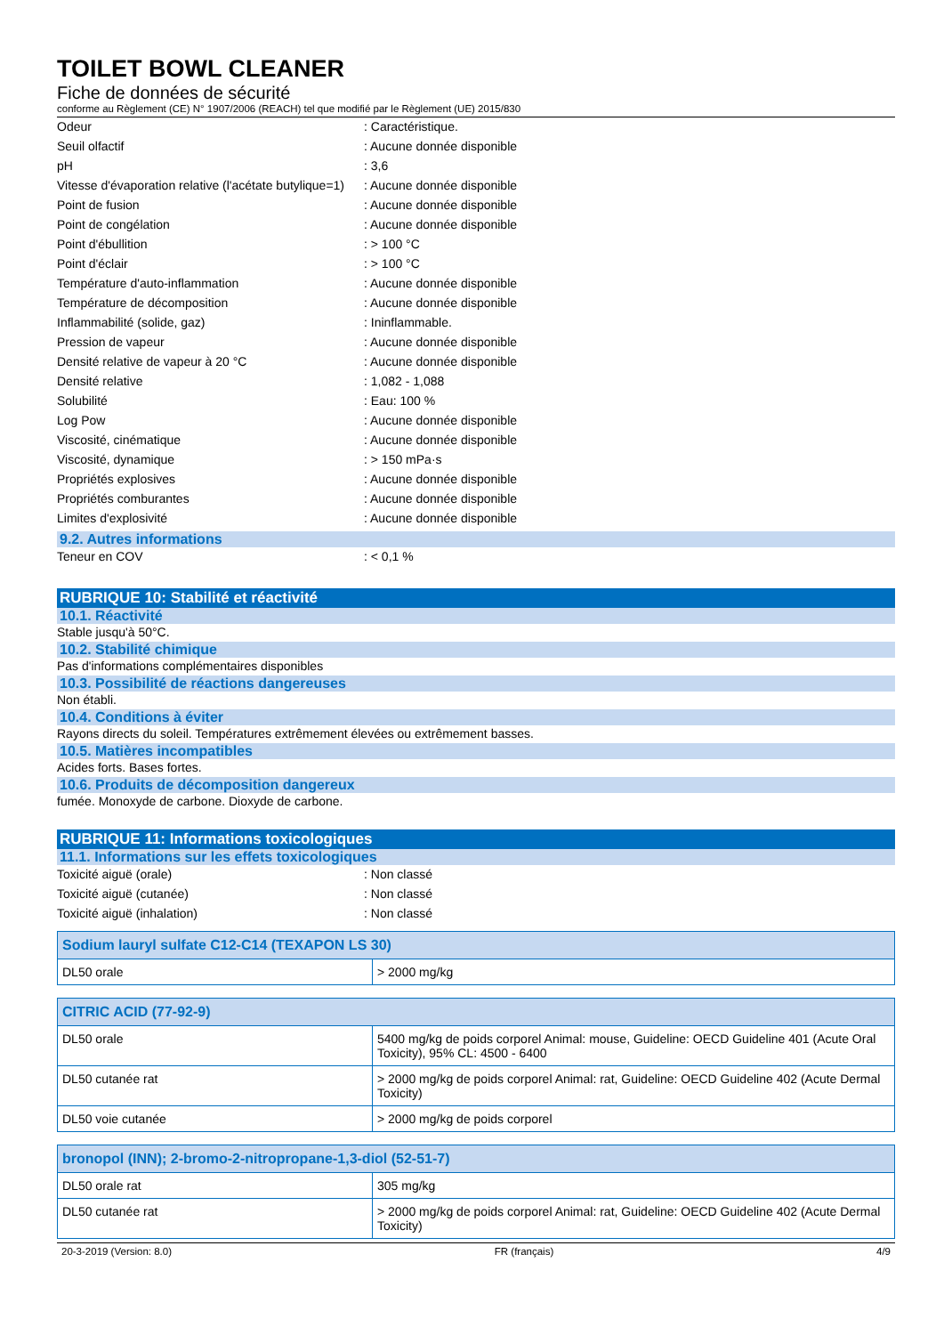TOILET BOWL CLEANER
Fiche de données de sécurité
conforme au Règlement (CE) N° 1907/2006 (REACH) tel que modifié par le Règlement (UE) 2015/830
| Odeur | : Caractéristique. |
| Seuil olfactif | : Aucune donnée disponible |
| pH | : 3,6 |
| Vitesse d'évaporation relative (l'acétate butylique=1) | : Aucune donnée disponible |
| Point de fusion | : Aucune donnée disponible |
| Point de congélation | : Aucune donnée disponible |
| Point d'ébullition | : > 100 °C |
| Point d'éclair | : > 100 °C |
| Température d'auto-inflammation | : Aucune donnée disponible |
| Température de décomposition | : Aucune donnée disponible |
| Inflammabilité (solide, gaz) | : Ininflammable. |
| Pression de vapeur | : Aucune donnée disponible |
| Densité relative de vapeur à 20 °C | : Aucune donnée disponible |
| Densité relative | : 1,082 - 1,088 |
| Solubilité | : Eau: 100 % |
| Log Pow | : Aucune donnée disponible |
| Viscosité, cinématique | : Aucune donnée disponible |
| Viscosité, dynamique | : > 150 mPa·s |
| Propriétés explosives | : Aucune donnée disponible |
| Propriétés comburantes | : Aucune donnée disponible |
| Limites d'explosivité | : Aucune donnée disponible |
9.2. Autres informations
| Teneur en COV | : < 0,1 % |
RUBRIQUE 10: Stabilité et réactivité
10.1. Réactivité
Stable jusqu'à 50°C.
10.2. Stabilité chimique
Pas d'informations complémentaires disponibles
10.3. Possibilité de réactions dangereuses
Non établi.
10.4. Conditions à éviter
Rayons directs du soleil. Températures extrêmement élevées ou extrêmement basses.
10.5. Matières incompatibles
Acides forts. Bases fortes.
10.6. Produits de décomposition dangereux
fumée. Monoxyde de carbone. Dioxyde de carbone.
RUBRIQUE 11: Informations toxicologiques
11.1. Informations sur les effets toxicologiques
| Toxicité aiguë (orale) | : Non classé |
| Toxicité aiguë (cutanée) | : Non classé |
| Toxicité aiguë (inhalation) | : Non classé |
| Sodium lauryl sulfate C12-C14 (TEXAPON LS 30) | |
| --- | --- |
| DL50 orale | > 2000 mg/kg |
| CITRIC ACID (77-92-9) | |
| --- | --- |
| DL50 orale | 5400 mg/kg de poids corporel Animal: mouse, Guideline: OECD Guideline 401 (Acute Oral Toxicity), 95% CL: 4500 - 6400 |
| DL50 cutanée rat | > 2000 mg/kg de poids corporel Animal: rat, Guideline: OECD Guideline 402 (Acute Dermal Toxicity) |
| DL50 voie cutanée | > 2000 mg/kg de poids corporel |
| bronopol (INN); 2-bromo-2-nitropropane-1,3-diol (52-51-7) | |
| --- | --- |
| DL50 orale rat | 305 mg/kg |
| DL50 cutanée rat | > 2000 mg/kg de poids corporel Animal: rat, Guideline: OECD Guideline 402 (Acute Dermal Toxicity) |
20-3-2019 (Version: 8.0) FR (français) 4/9